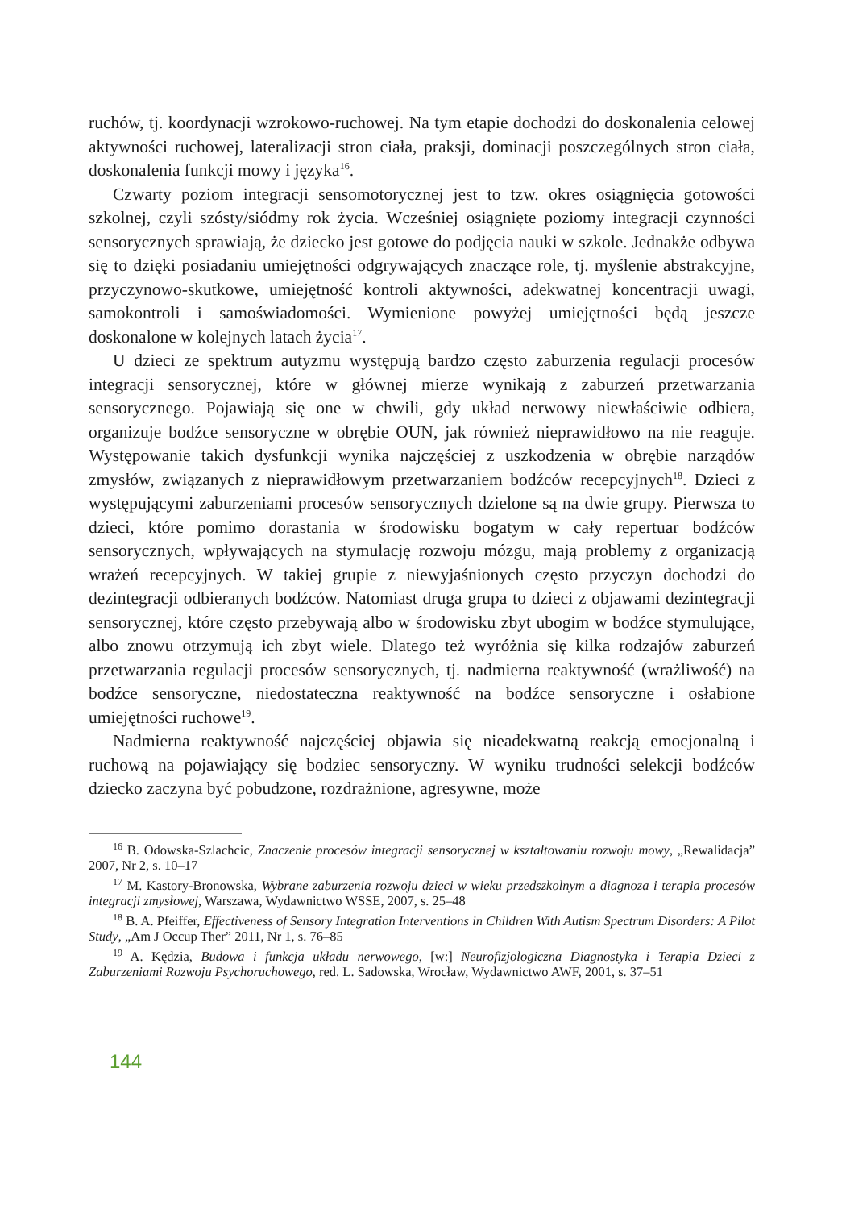ruchów, tj. koordynacji wzrokowo-ruchowej. Na tym etapie dochodzi do doskonalenia celowej aktywności ruchowej, lateralizacji stron ciała, praksji, dominacji poszczególnych stron ciała, doskonalenia funkcji mowy i języka<sup>16</sup>.
Czwarty poziom integracji sensomotorycznej jest to tzw. okres osiągnięcia gotowości szkolnej, czyli szósty/siódmy rok życia. Wcześniej osiągnięte poziomy integracji czynności sensorycznych sprawiają, że dziecko jest gotowe do podjęcia nauki w szkole. Jednakże odbywa się to dzięki posiadaniu umiejętności odgrywających znaczące role, tj. myślenie abstrakcyjne, przyczynowo-skutkowe, umiejętność kontroli aktywności, adekwatnej koncentracji uwagi, samokontroli i samoświadomości. Wymienione powyżej umiejętności będą jeszcze doskonalone w kolejnych latach życia<sup>17</sup>.
U dzieci ze spektrum autyzmu występują bardzo często zaburzenia regulacji procesów integracji sensorycznej, które w głównej mierze wynikają z zaburzeń przetwarzania sensorycznego. Pojawiają się one w chwili, gdy układ nerwowy niewłaściwie odbiera, organizuje bodźce sensoryczne w obrębie OUN, jak również nieprawidłowo na nie reaguje. Występowanie takich dysfunkcji wynika najczęściej z uszkodzenia w obrębie narządów zmysłów, związanych z nieprawidłowym przetwarzaniem bodźców recepcyjnych<sup>18</sup>. Dzieci z występującymi zaburzeniami procesów sensorycznych dzielone są na dwie grupy. Pierwsza to dzieci, które pomimo dorastania w środowisku bogatym w cały repertuar bodźców sensorycznych, wpływających na stymulację rozwoju mózgu, mają problemy z organizacją wrażeń recepcyjnych. W takiej grupie z niewyjaśnionych często przyczyn dochodzi do dezintegracji odbieranych bodźców. Natomiast druga grupa to dzieci z objawami dezintegracji sensorycznej, które często przebywają albo w środowisku zbyt ubogim w bodźce stymulujące, albo znowu otrzymują ich zbyt wiele. Dlatego też wyróżnia się kilka rodzajów zaburzeń przetwarzania regulacji procesów sensorycznych, tj. nadmierna reaktywność (wrażliwość) na bodźce sensoryczne, niedostateczna reaktywność na bodźce sensoryczne i osłabione umiejętności ruchowe<sup>19</sup>.
Nadmierna reaktywność najczęściej objawia się nieadekwatną reakcją emocjonalną i ruchową na pojawiający się bodziec sensoryczny. W wyniku trudności selekcji bodźców dziecko zaczyna być pobudzone, rozdrażnione, agresywne, może
<sup>16</sup> B. Odowska-Szlachcic, Znaczenie procesów integracji sensorycznej w kształtowaniu rozwoju mowy, „Rewalidacja” 2007, Nr 2, s. 10–17
<sup>17</sup> M. Kastory-Bronowska, Wybrane zaburzenia rozwoju dzieci w wieku przedszkolnym a diagnoza i terapia procesów integracji zmysłowej, Warszawa, Wydawnictwo WSSE, 2007, s. 25–48
<sup>18</sup> B. A. Pfeiffer, Effectiveness of Sensory Integration Interventions in Children With Autism Spectrum Disorders: A Pilot Study, „Am J Occup Ther” 2011, Nr 1, s. 76–85
<sup>19</sup> A. Kędzia, Budowa i funkcja układu nerwowego, [w:] Neurofizjologiczna Diagnostyka i Terapia Dzieci z Zaburzeniami Rozwoju Psychoruchowego, red. L. Sadowska, Wrocław, Wydawnictwo AWF, 2001, s. 37–51
144